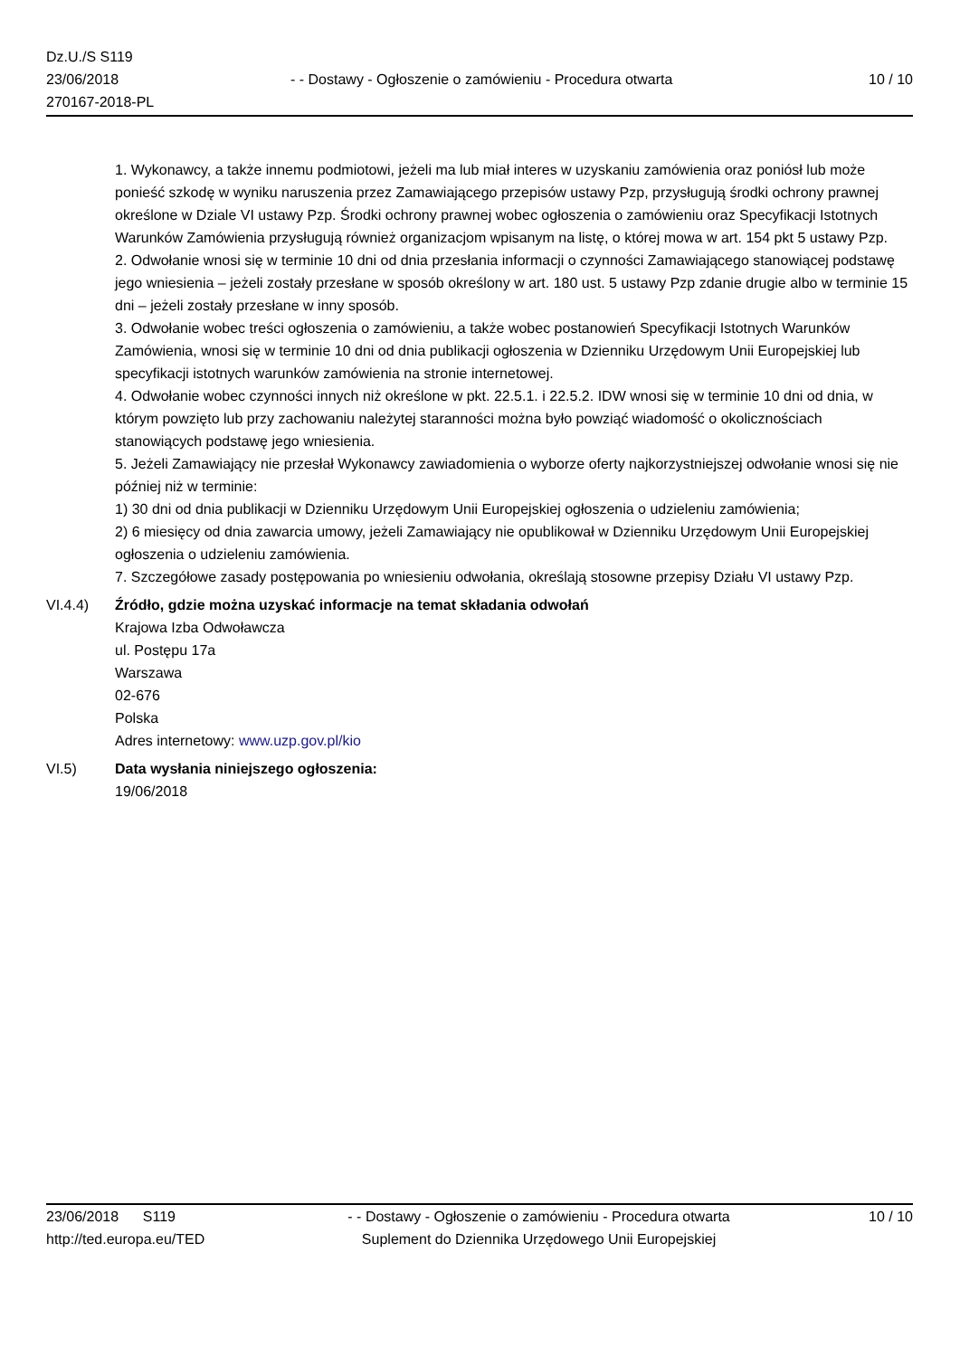Dz.U./S S119
23/06/2018
270167-2018-PL
- - Dostawy - Ogłoszenie o zamówieniu - Procedura otwarta
10 / 10
1. Wykonawcy, a także innemu podmiotowi, jeżeli ma lub miał interes w uzyskaniu zamówienia oraz poniósł lub może ponieść szkodę w wyniku naruszenia przez Zamawiającego przepisów ustawy Pzp, przysługują środki ochrony prawnej określone w Dziale VI ustawy Pzp. Środki ochrony prawnej wobec ogłoszenia o zamówieniu oraz Specyfikacji Istotnych Warunków Zamówienia przysługują również organizacjom wpisanym na listę, o której mowa w art. 154 pkt 5 ustawy Pzp.
2. Odwołanie wnosi się w terminie 10 dni od dnia przesłania informacji o czynności Zamawiającego stanowiącej podstawę jego wniesienia – jeżeli zostały przesłane w sposób określony w art. 180 ust. 5 ustawy Pzp zdanie drugie albo w terminie 15 dni – jeżeli zostały przesłane w inny sposób.
3. Odwołanie wobec treści ogłoszenia o zamówieniu, a także wobec postanowień Specyfikacji Istotnych Warunków Zamówienia, wnosi się w terminie 10 dni od dnia publikacji ogłoszenia w Dzienniku Urzędowym Unii Europejskiej lub specyfikacji istotnych warunków zamówienia na stronie internetowej.
4. Odwołanie wobec czynności innych niż określone w pkt. 22.5.1. i 22.5.2. IDW wnosi się w terminie 10 dni od dnia, w którym powzięto lub przy zachowaniu należytej staranności można było powziąć wiadomość o okolicznościach stanowiących podstawę jego wniesienia.
5. Jeżeli Zamawiający nie przesłał Wykonawcy zawiadomienia o wyborze oferty najkorzystniejszej odwołanie wnosi się nie później niż w terminie:
1) 30 dni od dnia publikacji w Dzienniku Urzędowym Unii Europejskiej ogłoszenia o udzieleniu zamówienia;
2) 6 miesięcy od dnia zawarcia umowy, jeżeli Zamawiający nie opublikował w Dzienniku Urzędowym Unii Europejskiej ogłoszenia o udzieleniu zamówienia.
7. Szczegółowe zasady postępowania po wniesieniu odwołania, określają stosowne przepisy Działu VI ustawy Pzp.
VI.4.4) Źródło, gdzie można uzyskać informacje na temat składania odwołań
Krajowa Izba Odwoławcza
ul. Postępu 17a
Warszawa
02-676
Polska
Adres internetowy: www.uzp.gov.pl/kio
VI.5) Data wysłania niniejszego ogłoszenia:
19/06/2018
23/06/2018 S119
http://ted.europa.eu/TED
- - Dostawy - Ogłoszenie o zamówieniu - Procedura otwarta
Suplement do Dziennika Urzędowego Unii Europejskiej
10 / 10